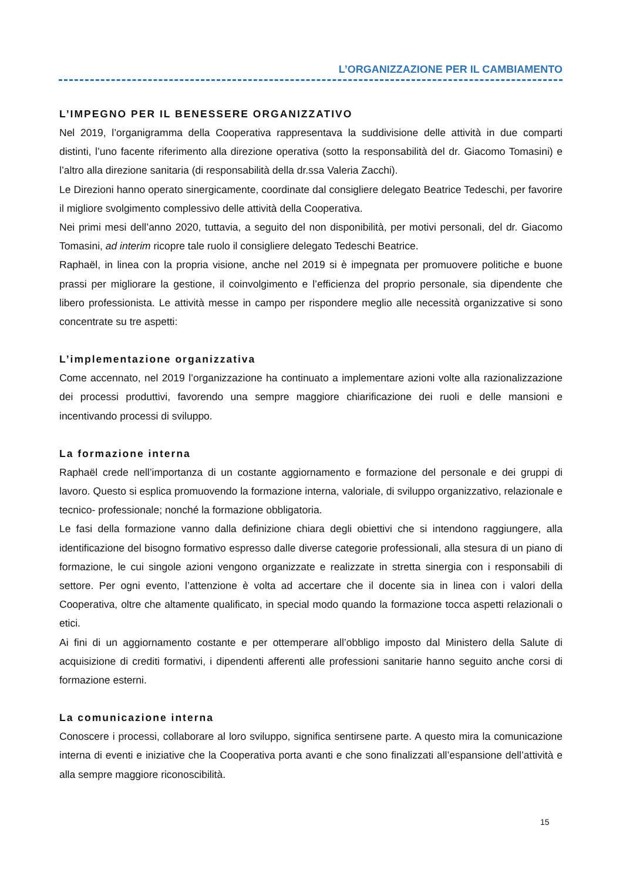L’ORGANIZZAZIONE PER IL CAMBIAMENTO
L’IMPEGNO PER IL BENESSERE ORGANIZZATIVO
Nel 2019, l’organigramma della Cooperativa rappresentava la suddivisione delle attività in due comparti distinti, l’uno facente riferimento alla direzione operativa (sotto la responsabilità del dr. Giacomo Tomasini) e l’altro alla direzione sanitaria (di responsabilità della dr.ssa Valeria Zacchi).
Le Direzioni hanno operato sinergicamente, coordinate dal consigliere delegato Beatrice Tedeschi, per favorire il migliore svolgimento complessivo delle attività della Cooperativa.
Nei primi mesi dell’anno 2020, tuttavia, a seguito del non disponibilità, per motivi personali, del dr. Giacomo Tomasini, ad interim ricopre tale ruolo il consigliere delegato Tedeschi Beatrice.
Raphaël, in linea con la propria visione, anche nel 2019 si è impegnata per promuovere politiche e buone prassi per migliorare la gestione, il coinvolgimento e l’efficienza del proprio personale, sia dipendente che libero professionista. Le attività messe in campo per rispondere meglio alle necessità organizzative si sono concentrate su tre aspetti:
L’implementazione organizzativa
Come accennato, nel 2019 l’organizzazione ha continuato a implementare azioni volte alla razionalizzazione dei processi produttivi, favorendo una sempre maggiore chiarificazione dei ruoli e delle mansioni e incentivando processi di sviluppo.
La formazione interna
Raphaël crede nell’importanza di un costante aggiornamento e formazione del personale e dei gruppi di lavoro. Questo si esplica promuovendo la formazione interna, valoriale, di sviluppo organizzativo, relazionale e tecnico- professionale; nonché la formazione obbligatoria.
Le fasi della formazione vanno dalla definizione chiara degli obiettivi che si intendono raggiungere, alla identificazione del bisogno formativo espresso dalle diverse categorie professionali, alla stesura di un piano di formazione, le cui singole azioni vengono organizzate e realizzate in stretta sinergia con i responsabili di settore. Per ogni evento, l’attenzione è volta ad accertare che il docente sia in linea con i valori della Cooperativa, oltre che altamente qualificato, in special modo quando la formazione tocca aspetti relazionali o etici.
Ai fini di un aggiornamento costante e per ottemperare all’obbligo imposto dal Ministero della Salute di acquisizione di crediti formativi, i dipendenti afferenti alle professioni sanitarie hanno seguito anche corsi di formazione esterni.
La comunicazione interna
Conoscere i processi, collaborare al loro sviluppo, significa sentirsene parte. A questo mira la comunicazione interna di eventi e iniziative che la Cooperativa porta avanti e che sono finalizzati all’espansione dell’attività e alla sempre maggiore riconoscibilità.
15